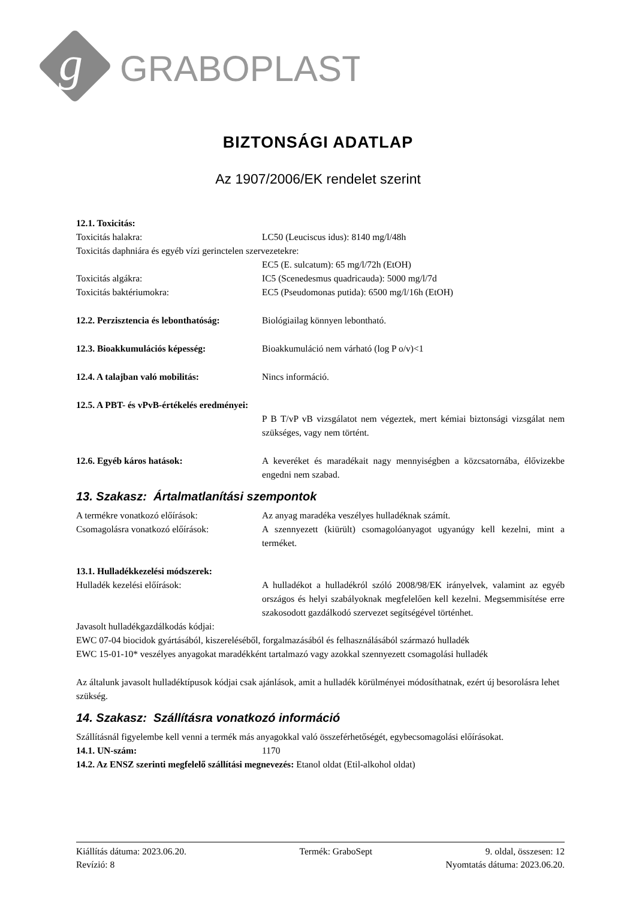g
GRABOPLAST
BIZTONSÁGI ADATLAP
Az 1907/2006/EK rendelet szerint
12.1. Toxicitás:
Toxicitás halakra: LC50 (Leuciscus idus): 8140 mg/l/48h
Toxicitás daphniára és egyéb vízi gerinctelen szervezetekre:
EC5 (E. sulcatum): 65 mg/l/72h (EtOH)
Toxicitás algákra: IC5 (Scenedesmus quadricauda): 5000 mg/l/7d
Toxicitás baktériumokra: EC5 (Pseudomonas putida): 6500 mg/l/16h (EtOH)
12.2. Perzisztencia és lebonthatóság:
Biológiailag könnyen lebontható.
12.3. Bioakkumulációs képesség: Bioakkumuláció nem várható (log P o/v)<1
12.4. A talajban való mobilitás: Nincs információ.
12.5. A PBT- és vPvB-értékelés eredményei:
P B T/vP vB vizsgálatot nem végeztek, mert kémiai biztonsági vizsgálat nem szükséges, vagy nem történt.
12.6. Egyéb káros hatások: A keveréket és maradékait nagy mennyiségben a közcsatornába, élővizekbe engedni nem szabad.
13. Szakasz: Ártalmatlanítási szempontok
A termékre vonatkozó előírások: Az anyag maradéka veszélyes hulladéknak számít.
Csomagolásra vonatkozó előírások: A szennyezett (kiürült) csomagolóanyagot ugyanúgy kell kezelni, mint a terméket.
13.1. Hulladékkezelési módszerek:
Hulladék kezelési előírások: A hulladékot a hulladékról szóló 2008/98/EK irányelvek, valamint az egyéb országos és helyi szabályoknak megfelelően kell kezelni. Megsemmisítése erre szakosodott gazdálkodó szervezet segítségével történhet.
Javasolt hulladékgazdálkodás kódjai:
EWC 07-04 biocidok gyártásából, kiszereléséből, forgalmazásából és felhasználásából származó hulladék
EWC 15-01-10* veszélyes anyagokat maradékként tartalmazó vagy azokkal szennyezett csomagolási hulladék
Az általunk javasolt hulladéktípusok kódjai csak ajánlások, amit a hulladék körülményei módosíthatnak, ezért új besorolásra lehet szükség.
14. Szakasz: Szállításra vonatkozó információ
Szállításnál figyelembe kell venni a termék más anyagokkal való összeférhetőségét, egybecsomagolási előírásokat.
14.1. UN-szám: 1170
14.2. Az ENSZ szerinti megfelelő szállítási megnevezés: Etanol oldat (Etil-alkohol oldat)
Kiállítás dátuma: 2023.06.20. Termék: GraboSept 9. oldal, összesen: 12
Revízió: 8 Nyomtatás dátuma: 2023.06.20.